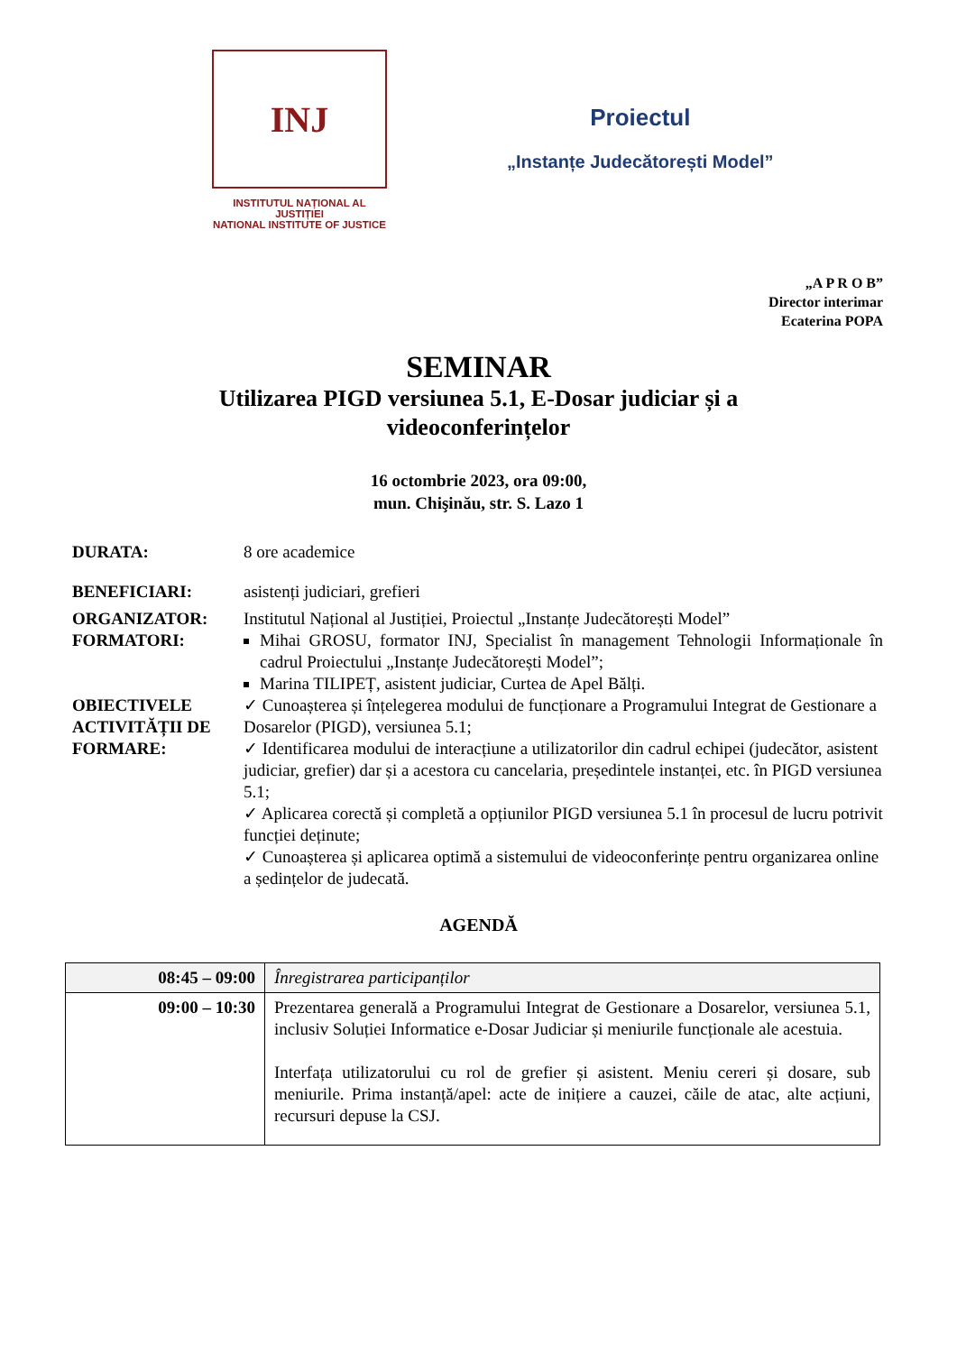INJ
INSTITUTUL NAȚIONAL AL JUSTIȚIEI
NATIONAL INSTITUTE OF JUSTICE
Proiectul
„Instanțe Judecătorești Model”
„A P R O B”
Director interimar
Ecaterina POPA
SEMINAR
Utilizarea PIGD versiunea 5.1, E-Dosar judiciar și a
videoconferințelor
16 octombrie 2023, ora 09:00,
mun. Chişinău, str. S. Lazo 1
DURATA: 8 ore academice
BENEFICIARI: asistenți judiciari, grefieri
ORGANIZATOR: Institutul Național al Justiției, Proiectul „Instanțe Judecătorești Model”
FORMATORI: Mihai GROSU, formator INJ, Specialist în management Tehnologii Informaționale în cadrul Proiectului „Instanțe Judecătorești Model”;
Marina TILIPEȚ, asistent judiciar, Curtea de Apel Bălți.
OBIECTIVELE ACTIVITĂȚII DE FORMARE:
✓ Cunoașterea și înțelegerea modului de funcționare a Programului Integrat de Gestionare a Dosarelor (PIGD), versiunea 5.1;
✓ Identificarea modului de interacțiune a utilizatorilor din cadrul echipei (judecător, asistent judiciar, grefier) dar și a acestora cu cancelaria, președintele instanței, etc. în PIGD versiunea 5.1;
✓ Aplicarea corectă și completă a opțiunilor PIGD versiunea 5.1 în procesul de lucru potrivit funcției deținute;
✓ Cunoașterea și aplicarea optimă a sistemului de videoconferințe pentru organizarea online a ședințelor de judecată.
AGENDĂ
| 08:45 – 09:00 | Înregistrarea participanților |
| 09:00 – 10:30 | Prezentarea generală a Programului Integrat de Gestionare a Dosarelor, versiunea 5.1, inclusiv Soluției Informatice e-Dosar Judiciar și meniurile funcționale ale acestuia. Interfața utilizatorului cu rol de grefier și asistent. Meniu cereri și dosare, sub meniurile. Prima instanță/apel: acte de inițiere a cauzei, căile de atac, alte acțiuni, recursuri depuse la CSJ. |